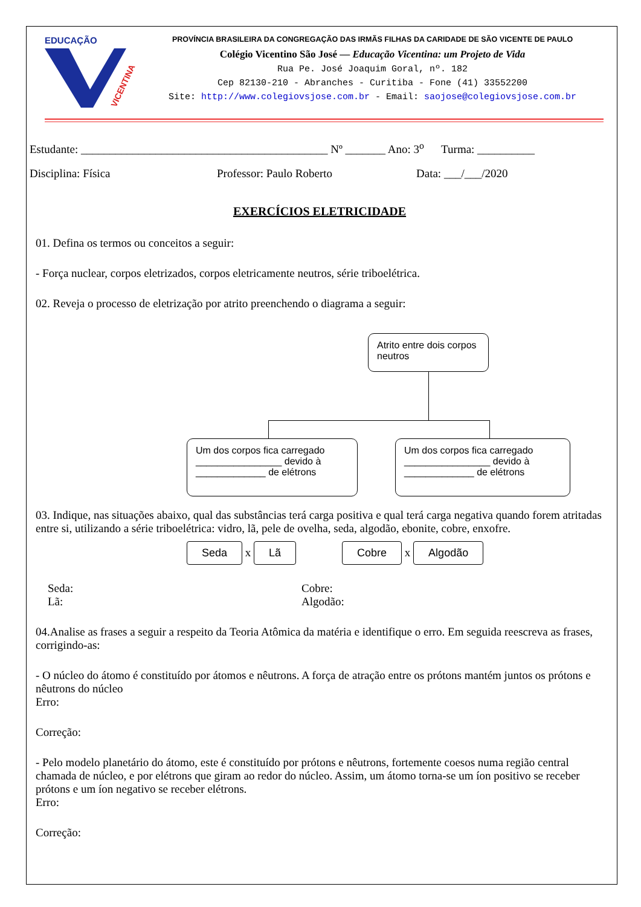EDUCAÇÃO
VICENTINA
PROVÍNCIA BRASILEIRA DA CONGREGAÇÃO DAS IRMÃS FILHAS DA CARIDADE DE SÃO VICENTE DE PAULO
Colégio Vicentino São José — Educação Vicentina: um Projeto de Vida
Rua Pe. José Joaquim Goral, nº. 182
Cep 82130-210 - Abranches - Curitiba - Fone (41) 33552200
Site: http://www.colegiovsjose.com.br - Email: saojose@colegiovsjose.com.br
Estudante: ___________________________________________ Nº _______ Ano: 3<sup>o</sup> Turma: __________
Disciplina: Física Professor: Paulo Roberto Data: ___/___/2020
EXERCÍCIOS ELETRICIDADE
01. Defina os termos ou conceitos a seguir:
- Força nuclear, corpos eletrizados, corpos eletricamente neutros, série triboelétrica.
02. Reveja o processo de eletrização por atrito preenchendo o diagrama a seguir:
Atrito entre dois corpos neutros
Um dos corpos fica carregado ________________ devido à _____________ de elétrons
Um dos corpos fica carregado ________________ devido à _____________ de elétrons
03. Indique, nas situações abaixo, qual das substâncias terá carga positiva e qual terá carga negativa quando forem atritadas entre si, utilizando a série triboelétrica: vidro, lã, pele de ovelha, seda, algodão, ebonite, cobre, enxofre.
Seda x Lã Cobre x Algodão
Seda:
Lã:
Cobre:
Algodão:
04.Analise as frases a seguir a respeito da Teoria Atômica da matéria e identifique o erro. Em seguida reescreva as frases, corrigindo-as:
- O núcleo do átomo é constituído por átomos e nêutrons. A força de atração entre os prótons mantém juntos os prótons e nêutrons do núcleo
Erro:
Correção:
- Pelo modelo planetário do átomo, este é constituído por prótons e nêutrons, fortemente coesos numa região central chamada de núcleo, e por elétrons que giram ao redor do núcleo. Assim, um átomo torna-se um íon positivo se receber prótons e um íon negativo se receber elétrons.
Erro:
Correção: